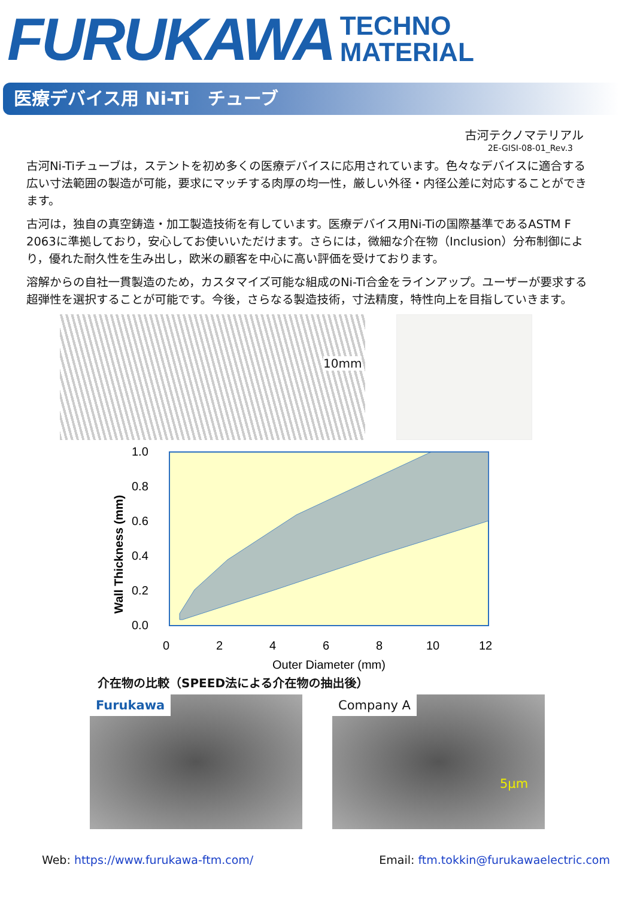FURUKAWA TECHNO
MATERIAL
医療デバイス用 Ni-Ti　チューブ
古河テクノマテリアル
2E-GISI-08-01_Rev.3
古河Ni-Tiチューブは，ステントを初め多くの医療デバイスに応用されています。色々なデバイスに適合する広い寸法範囲の製造が可能，要求にマッチする肉厚の均一性，厳しい外径・内径公差に対応することができます。
古河は，独自の真空鋳造・加工製造技術を有しています。医療デバイス用Ni-Tiの国際基準であるASTM F 2063に準拠しており，安心してお使いいただけます。さらには，微細な介在物（Inclusion）分布制御により，優れた耐久性を生み出し，欧米の顧客を中心に高い評価を受けております。
溶解からの自社一貫製造のため，カスタマイズ可能な組成のNi-Ti合金をラインアップ。ユーザーが要求する超弾性を選択することが可能です。今後，さらなる製造技術，寸法精度，特性向上を目指していきます。
10mm
1.0
0.8
0.6
0.4
0.2
0.0
0
2
4
6
8
10
12
Outer Diameter (mm)
Wall Thickness (mm)
介在物の比較（SPEED法による介在物の抽出後）
Furukawa Company A
5μm
Web: https://www.furukawa-ftm.com/ Email: ftm.tokkin@furukawaelectric.com